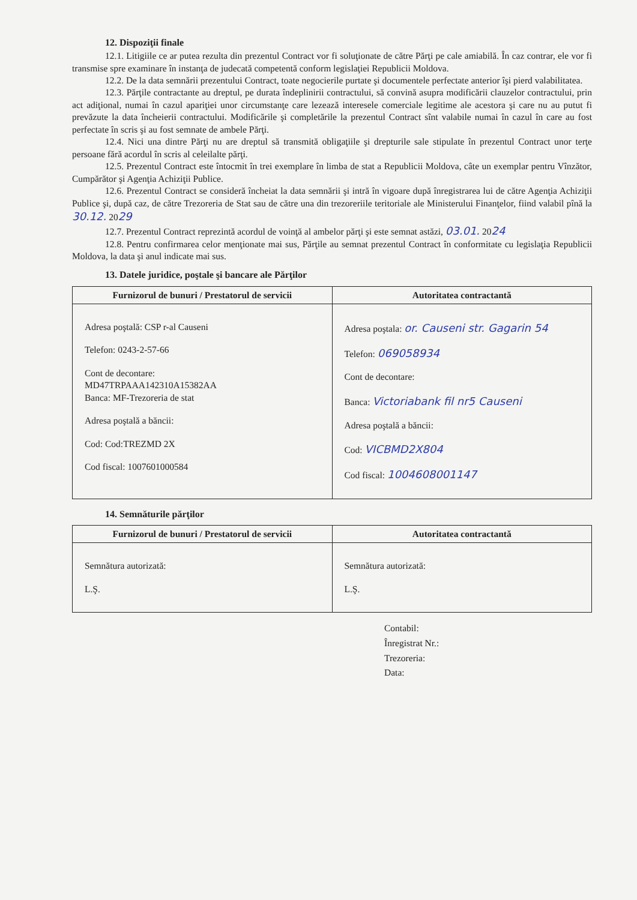12. Dispoziţii finale
12.1. Litigiile ce ar putea rezulta din prezentul Contract vor fi soluţionate de către Părţi pe cale amiabilă. În caz contrar, ele vor fi transmise spre examinare în instanţa de judecată competentă conform legislaţiei Republicii Moldova.
12.2. De la data semnării prezentului Contract, toate negocierile purtate şi documentele perfectate anterior îşi pierd valabilitatea.
12.3. Părţile contractante au dreptul, pe durata îndeplinirii contractului, să convină asupra modificării clauzelor contractului, prin act adiţional, numai în cazul apariţiei unor circumstanţe care lezează interesele comerciale legitime ale acestora şi care nu au putut fi prevăzute la data încheierii contractului. Modificările şi completările la prezentul Contract sînt valabile numai în cazul în care au fost perfectate în scris şi au fost semnate de ambele Părţi.
12.4. Nici una dintre Părţi nu are dreptul să transmită obligaţiile şi drepturile sale stipulate în prezentul Contract unor terţe persoane fără acordul în scris al celeilalte părţi.
12.5. Prezentul Contract este întocmit în trei exemplare în limba de stat a Republicii Moldova, câte un exemplar pentru Vînzător, Cumpărător şi Agenţia Achiziţii Publice.
12.6. Prezentul Contract se consideră încheiat la data semnării şi intră în vigoare după înregistrarea lui de către Agenţia Achiziţii Publice şi, după caz, de către Trezoreria de Stat sau de către una din trezoreriile teritoriale ale Ministerului Finanţelor, fiind valabil pînă la 30.12. 2029
12.7. Prezentul Contract reprezintă acordul de voinţă al ambelor părţi şi este semnat astăzi, 03.01. 2024
12.8. Pentru confirmarea celor menţionate mai sus, Părţile au semnat prezentul Contract în conformitate cu legislaţia Republicii Moldova, la data şi anul indicate mai sus.
13. Datele juridice, poştale şi bancare ale Părţilor
| Furnizorul de bunuri / Prestatorul de servicii | Autoritatea contractantă |
| --- | --- |
| Adresa poştală: CSP r-al Causeni Telefon: 0243-2-57-66 Cont de decontare: MD47TRPAAA142310A15382AA Banca: MF-Trezoreria de stat Adresa poştală a băncii: Cod: Cod:TREZMD 2X Cod fiscal: 1007601000584 | Adresa poştala: or. Causeni str. Gagarin 54 Telefon: 069058934 Cont de decontare: Banca: Victoriabank fil nr5 Causeni Adresa poştală a băncii: Cod: VICBMD2X804 Cod fiscal: 1004608001147 |
14. Semnăturile părţilor
| Furnizorul de bunuri / Prestatorul de servicii | Autoritatea contractantă |
| --- | --- |
| Semnătura autorizată: L.Ş. | Semnătura autorizată: L.Ş. |
Contabil:
Înregistrat Nr.:
Trezoreria:
Data: